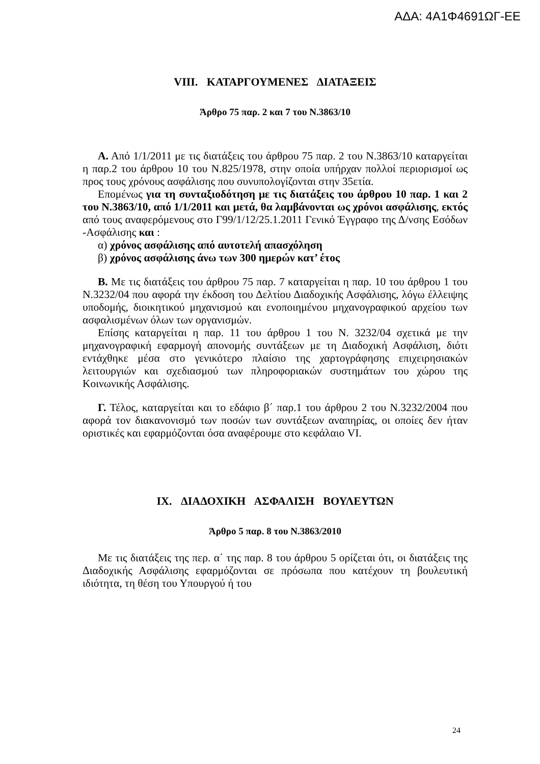ΑΔΑ: 4Α1Φ4691ΩΓ-ΕΕ
VIII. ΚΑΤΑΡΓΟΥΜΕΝΕΣ ΔΙΑΤΑΞΕΙΣ
Άρθρο 75 παρ. 2 και 7 του Ν.3863/10
Α. Από 1/1/2011 με τις διατάξεις του άρθρου 75 παρ. 2 του Ν.3863/10 καταργείται η παρ.2 του άρθρου 10 του Ν.825/1978, στην οποία υπήρχαν πολλοί περιορισμοί ως προς τους χρόνους ασφάλισης που συνυπολογίζονται στην 35ετία.
Επομένως για τη συνταξιοδότηση με τις διατάξεις του άρθρου 10 παρ. 1 και 2 του Ν.3863/10, από 1/1/2011 και μετά, θα λαμβάνονται ως χρόνοι ασφάλισης, εκτός από τους αναφερόμενους στο Γ99/1/12/25.1.2011 Γενικό Έγγραφο της Δ/νσης Εσόδων -Ασφάλισης και :
α) χρόνος ασφάλισης από αυτοτελή απασχόληση
β) χρόνος ασφάλισης άνω των 300 ημερών κατ’ έτος
Β. Με τις διατάξεις του άρθρου 75 παρ. 7 καταργείται η παρ. 10 του άρθρου 1 του Ν.3232/04 που αφορά την έκδοση του Δελτίου Διαδοχικής Ασφάλισης, λόγω έλλειψης υποδομής, διοικητικού μηχανισμού και ενοποιημένου μηχανογραφικού αρχείου των ασφαλισμένων όλων των οργανισμών.
Επίσης καταργείται η παρ. 11 του άρθρου 1 του Ν. 3232/04 σχετικά με την μηχανογραφική εφαρμογή απονομής συντάξεων με τη Διαδοχική Ασφάλιση, διότι εντάχθηκε μέσα στο γενικότερο πλαίσιο της χαρτογράφησης επιχειρησιακών λειτουργιών και σχεδιασμού των πληροφοριακών συστημάτων του χώρου της Κοινωνικής Ασφάλισης.
Γ. Τέλος, καταργείται και το εδάφιο β΄ παρ.1 του άρθρου 2 του Ν.3232/2004 που αφορά τον διακανονισμό των ποσών των συντάξεων αναπηρίας, οι οποίες δεν ήταν οριστικές και εφαρμόζονται όσα αναφέρουμε στο κεφάλαιο VI.
IX. ΔΙΑΔΟΧΙΚΗ ΑΣΦΑΛΙΣΗ ΒΟΥΛΕΥΤΩΝ
Άρθρο 5 παρ. 8 του Ν.3863/2010
Με τις διατάξεις της περ. α΄ της παρ. 8 του άρθρου 5 ορίζεται ότι, οι διατάξεις της Διαδοχικής Ασφάλισης εφαρμόζονται σε πρόσωπα που κατέχουν τη βουλευτική ιδιότητα, τη θέση του Υπουργού ή του
24